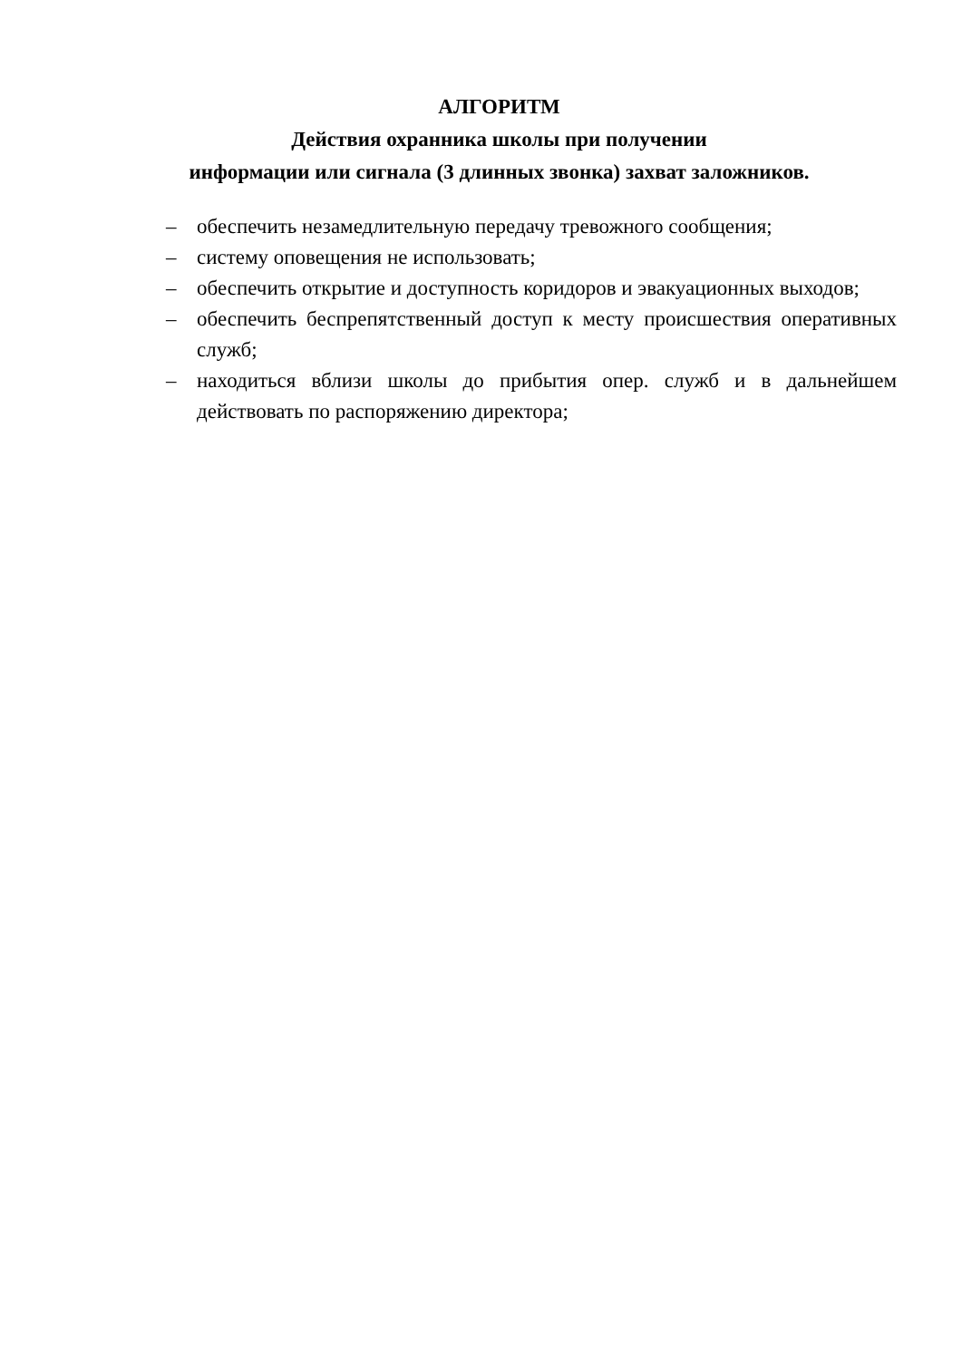АЛГОРИТМ
Действия охранника школы при получении
информации или сигнала (3 длинных звонка) захват заложников.
– обеспечить незамедлительную передачу тревожного сообщения;
– систему оповещения не использовать;
– обеспечить открытие и доступность коридоров и эвакуационных выходов;
– обеспечить беспрепятственный доступ к месту происшествия оперативных служб;
– находиться вблизи школы до прибытия опер. служб и в дальнейшем действовать по распоряжению директора;